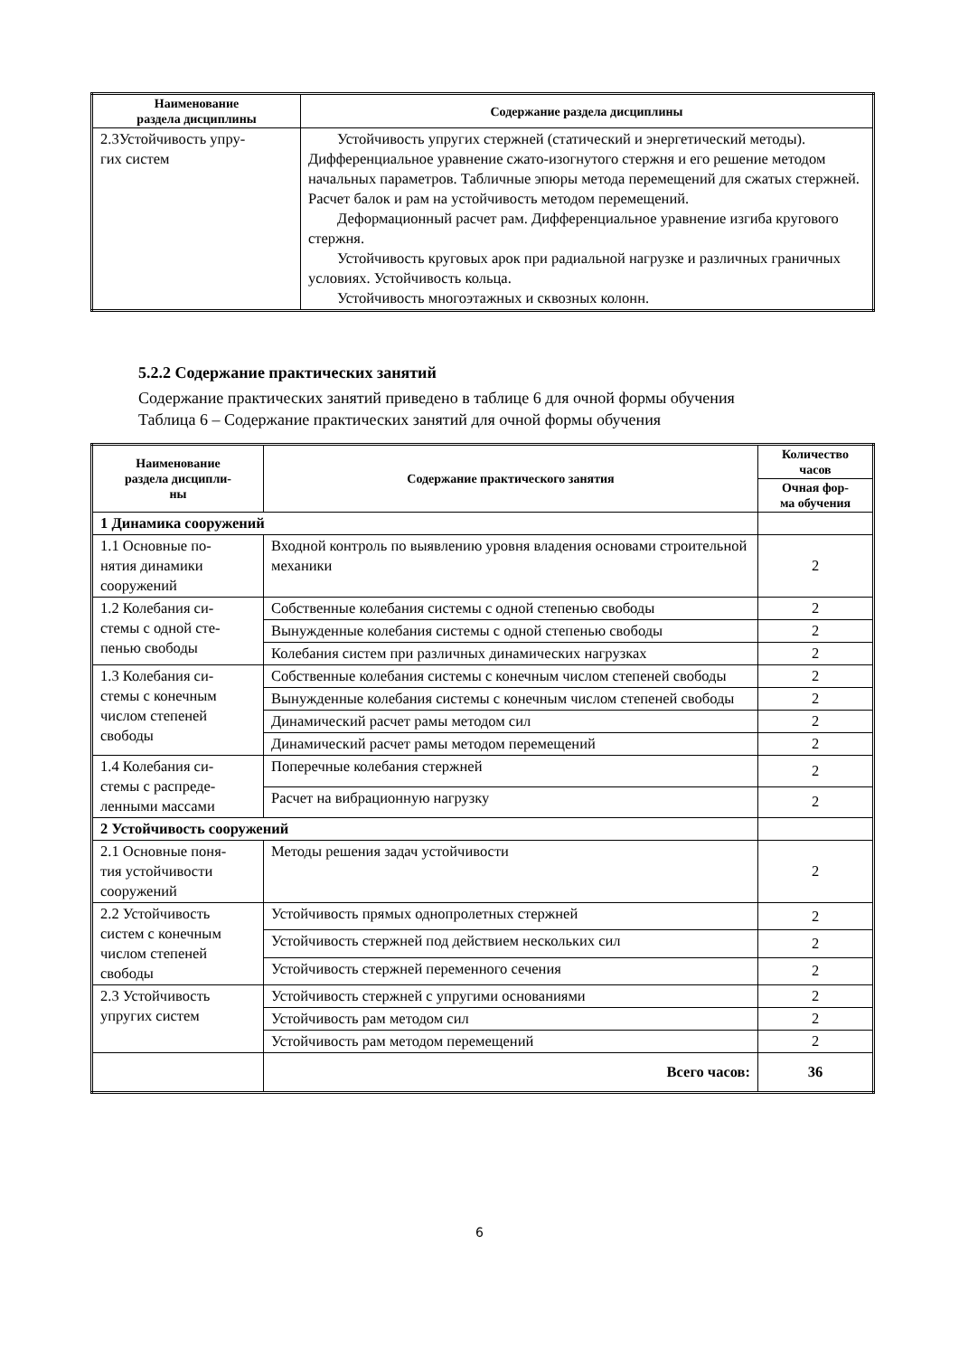| Наименование раздела дисциплины | Содержание раздела дисциплины |
| --- | --- |
| 2.3Устойчивость упру- гих систем | Устойчивость упругих стержней (статический и энергетический методы). Дифференциальное уравнение сжато-изогнутого стержня и его решение методом начальных параметров. Табличные эпюры метода перемещений для сжатых стержней. Расчет балок и рам на устойчивость методом перемещений. Деформационный расчет рам. Дифференциальное уравнение изгиба кругового стержня. Устойчивость круговых арок при радиальной нагрузке и различных граничных условиях. Устойчивость кольца. Устойчивость многоэтажных и сквозных колонн. |
5.2.2 Содержание практических занятий
Содержание практических занятий приведено в таблице 6 для очной формы обучения
Таблица 6 – Содержание практических занятий для очной формы обучения
| Наименование раздела дисципли- ны | Содержание практического занятия | Количество часов |
| --- | --- | --- |
| | | Очная фор- ма обучения |
| 1 Динамика сооружений | | |
| 1.1 Основные по- нятия динамики сооружений | Входной контроль по выявлению уровня владения основами строительной механики | 2 |
| 1.2 Колебания си- стемы с одной сте- пенью свободы | Собственные колебания системы с одной степенью свободы | 2 |
| | Вынужденные колебания системы с одной степенью свободы | 2 |
| | Колебания систем при различных динамических нагрузках | 2 |
| 1.3 Колебания си- стемы с конечным числом степеней свободы | Собственные колебания системы с конечным числом степеней свободы | 2 |
| | Вынужденные колебания системы с конечным числом степеней свободы | 2 |
| | Динамический расчет рамы методом сил | 2 |
| | Динамический расчет рамы методом перемещений | 2 |
| 1.4 Колебания си- стемы с распреде- ленными массами | Поперечные колебания стержней | 2 |
| | Расчет на вибрационную нагрузку | 2 |
| 2 Устойчивость сооружений | | |
| 2.1 Основные поня- тия устойчивости сооружений | Методы решения задач устойчивости | 2 |
| 2.2 Устойчивость систем с конечным числом степеней свободы | Устойчивость прямых однопролетных стержней | 2 |
| | Устойчивость стержней под действием нескольких сил | 2 |
| | Устойчивость стержней переменного сечения | 2 |
| 2.3 Устойчивость упругих систем | Устойчивость стержней с упругими основаниями | 2 |
| | Устойчивость рам методом сил | 2 |
| | Устойчивость рам методом перемещений | 2 |
| | Всего часов: | 36 |
6